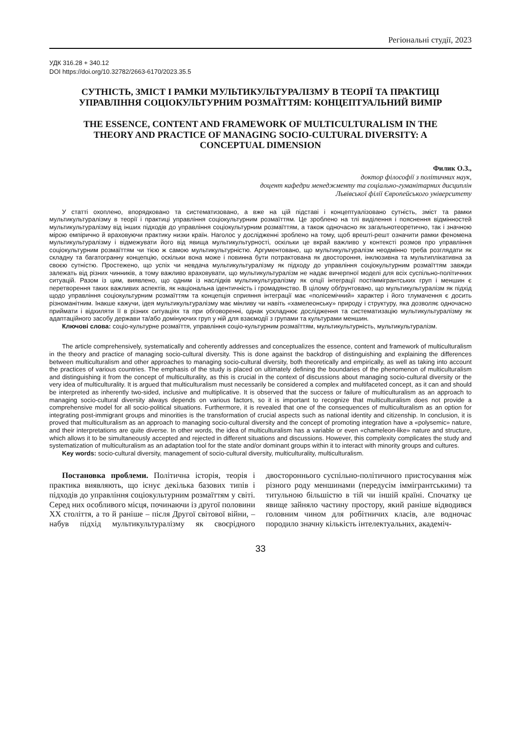Регіональні студії, 2023
УДК 316.28 + 340.12
DOI https://doi.org/10.32782/2663-6170/2023.35.5
СУТНІСТЬ, ЗМІСТ І РАМКИ МУЛЬТИКУЛЬТУРАЛІЗМУ В ТЕОРІЇ ТА ПРАКТИЦІ УПРАВЛІННЯ СОЦІОКУЛЬТУРНИМ РОЗМАЇТТЯМ: КОНЦЕПТУАЛЬНИЙ ВИМІР
THE ESSENCE, CONTENT AND FRAMEWORK OF MULTICULTURALISM IN THE THEORY AND PRACTICE OF MANAGING SOCIO-CULTURAL DIVERSITY: A CONCEPTUAL DIMENSION
Филик О.З.,
доктор філософії з політичних наук,
доцент кафедри менеджменту та соціально-гуманітарних дисциплін
Львівської філії Європейського університету
У статті охоплено, впорядковано та систематизовано, а вже на цій підставі і концептуалізовано сутність, зміст та рамки мультикультуралізму в теорії і практиці управління соціокультурним розмаїттям. Це зроблено на тлі виділення і пояснення відмінностей мультикультуралізму від інших підходів до управління соціокультурним розмаїттям, а також одночасно як загальнотеоретично, так і значною мірою емпірично й враховуючи практику низки країн. Наголос у дослідженні зроблено на тому, щоб врешті-решт означити рамки феномена мультикультуралізму і відмежувати його від явища мультикультурності, оскільки це вкрай важливо у контексті розмов про управління соціокультурним розмаїттям чи тією ж самою мультикультурністю. Аргументовано, що мультикультуралізм неодмінно треба розглядати як складну та багатогранну концепцію, оскільки вона може і повинна бути потрактована як двостороння, інклюзивна та мультиплікативна за своєю сутністю. Простежено, що успіх чи невдача мультикультуралізму як підходу до управління соціокультурним розмаїттям завжди залежать від різних чинників, а тому важливо враховувати, що мультикультуралізм не надає вичерпної моделі для всіх суспільно-політичних ситуацій. Разом із цим, виявлено, що одним із наслідків мультикультуралізму як опції інтеграції постіммігрантських груп і меншин є перетворення таких важливих аспектів, як національна ідентичність і громадянство. В цілому обґрунтовано, що мультикультуралізм як підхід щодо управління соціокультурним розмаїттям та концепція сприяння інтеграції має «полісемічний» характер і його тлумачення є досить різноманітним. Інакше кажучи, ідея мультикультуралізму має мінливу чи навіть «хамелеонську» природу і структуру, яка дозволяє одночасно приймати і відхиляти її в різних ситуаціях та при обговоренні, однак ускладнює дослідження та систематизацію мультикультуралізму як адаптаційного засобу держави та/або домінуючих груп у ній для взаємодії з групами та культурами меншин.
Ключові слова: соціо-культурне розмаїття, управління соціо-культурним розмаїттям, мультикультурність, мультикультуралізм.
The article comprehensively, systematically and coherently addresses and conceptualizes the essence, content and framework of multiculturalism in the theory and practice of managing socio-cultural diversity. This is done against the backdrop of distinguishing and explaining the differences between multiculturalism and other approaches to managing socio-cultural diversity, both theoretically and empirically, as well as taking into account the practices of various countries. The emphasis of the study is placed on ultimately defining the boundaries of the phenomenon of multiculturalism and distinguishing it from the concept of multiculturality, as this is crucial in the context of discussions about managing socio-cultural diversity or the very idea of multiculturality. It is argued that multiculturalism must necessarily be considered a complex and multifaceted concept, as it can and should be interpreted as inherently two-sided, inclusive and multiplicative. It is observed that the success or failure of multiculturalism as an approach to managing socio-cultural diversity always depends on various factors, so it is important to recognize that multiculturalism does not provide a comprehensive model for all socio-political situations. Furthermore, it is revealed that one of the consequences of multiculturalism as an option for integrating post-immigrant groups and minorities is the transformation of crucial aspects such as national identity and citizenship. In conclusion, it is proved that multiculturalism as an approach to managing socio-cultural diversity and the concept of promoting integration have a «polysemic» nature, and their interpretations are quite diverse. In other words, the idea of multiculturalism has a variable or even «chameleon-like» nature and structure, which allows it to be simultaneously accepted and rejected in different situations and discussions. However, this complexity complicates the study and systematization of multiculturalism as an adaptation tool for the state and/or dominant groups within it to interact with minority groups and cultures.
Key words: socio-cultural diversity, management of socio-cultural diversity, multiculturality, multiculturalism.
Постановка проблеми. Політична історія, теорія і практика виявляють, що існує декілька базових типів і підходів до управління соціокультурним розмаїттям у світі. Серед них особливого місця, починаючи із другої половини ХХ століття, а то й раніше – після Другої світової війни, – набув підхід мультикультуралізму як своєрідного двостороннього суспільно-політичного пристосування між різного роду меншинами (передусім іммігрантськими) та титульною більшістю в тій чи іншій країні. Спочатку це явище зайняло частину простору, який раніше відводився головним чином для робітничих класів, але водночас породило значну кількість інтелектуальних, академіч-
33